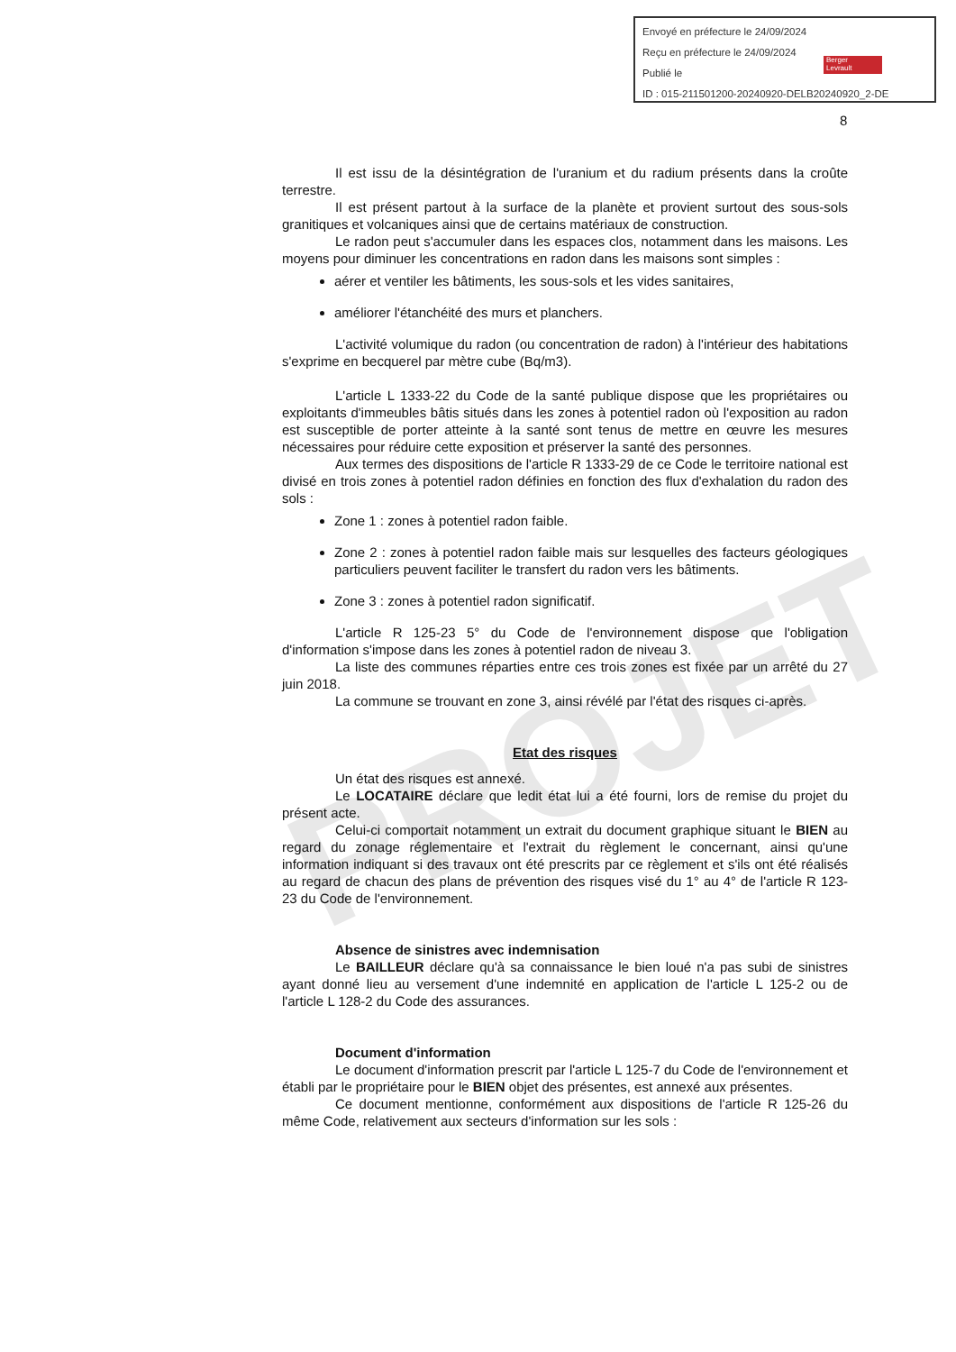PROJET
Envoyé en préfecture le 24/09/2024
Reçu en préfecture le 24/09/2024
Publié le
ID : 015-211501200-20240920-DELB20240920_2-DE
Berger
Levrault
8
Il est issu de la désintégration de l'uranium et du radium présents dans la croûte terrestre.
Il est présent partout à la surface de la planète et provient surtout des sous-sols granitiques et volcaniques ainsi que de certains matériaux de construction.
Le radon peut s'accumuler dans les espaces clos, notamment dans les maisons. Les moyens pour diminuer les concentrations en radon dans les maisons sont simples :
aérer et ventiler les bâtiments, les sous-sols et les vides sanitaires,
améliorer l'étanchéité des murs et planchers.
L'activité volumique du radon (ou concentration de radon) à l'intérieur des habitations s'exprime en becquerel par mètre cube (Bq/m3).
L'article L 1333-22 du Code de la santé publique dispose que les propriétaires ou exploitants d'immeubles bâtis situés dans les zones à potentiel radon où l'exposition au radon est susceptible de porter atteinte à la santé sont tenus de mettre en œuvre les mesures nécessaires pour réduire cette exposition et préserver la santé des personnes.
Aux termes des dispositions de l'article R 1333-29 de ce Code le territoire national est divisé en trois zones à potentiel radon définies en fonction des flux d'exhalation du radon des sols :
Zone 1 : zones à potentiel radon faible.
Zone 2 : zones à potentiel radon faible mais sur lesquelles des facteurs géologiques particuliers peuvent faciliter le transfert du radon vers les bâtiments.
Zone 3 : zones à potentiel radon significatif.
L'article R 125-23 5° du Code de l'environnement dispose que l'obligation d'information s'impose dans les zones à potentiel radon de niveau 3.
La liste des communes réparties entre ces trois zones est fixée par un arrêté du 27 juin 2018.
La commune se trouvant en zone 3, ainsi révélé par l'état des risques ci-après.
Etat des risques
Un état des risques est annexé.
Le LOCATAIRE déclare que ledit état lui a été fourni, lors de remise du projet du présent acte.
Celui-ci comportait notamment un extrait du document graphique situant le BIEN au regard du zonage réglementaire et l'extrait du règlement le concernant, ainsi qu'une information indiquant si des travaux ont été prescrits par ce règlement et s'ils ont été réalisés au regard de chacun des plans de prévention des risques visé du 1° au 4° de l'article R 123-23 du Code de l'environnement.
Absence de sinistres avec indemnisation
Le BAILLEUR déclare qu'à sa connaissance le bien loué n'a pas subi de sinistres ayant donné lieu au versement d'une indemnité en application de l'article L 125-2 ou de l'article L 128-2 du Code des assurances.
Document d'information
Le document d'information prescrit par l'article L 125-7 du Code de l'environnement et établi par le propriétaire pour le BIEN objet des présentes, est annexé aux présentes.
Ce document mentionne, conformément aux dispositions de l'article R 125-26 du même Code, relativement aux secteurs d'information sur les sols :